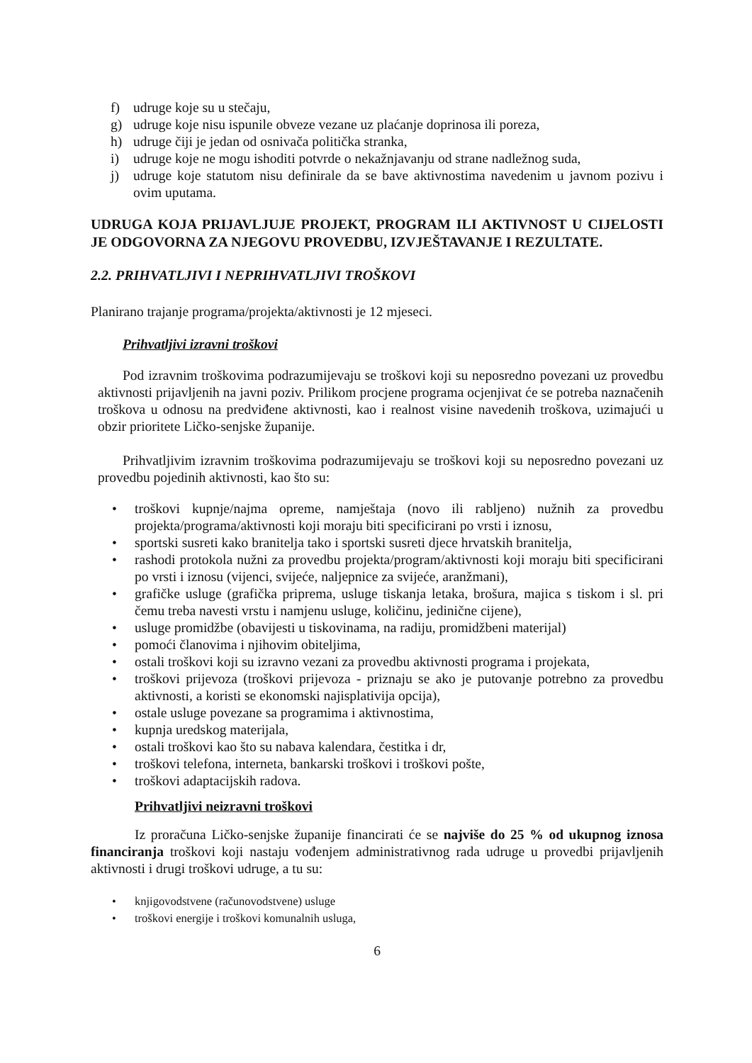f) udruge koje su u stečaju,
g) udruge koje nisu ispunile obveze vezane uz plaćanje doprinosa ili poreza,
h) udruge čiji je jedan od osnivača politička stranka,
i) udruge koje ne mogu ishoditi potvrde o nekažnjavanju od strane nadležnog suda,
j) udruge koje statutom nisu definirale da se bave aktivnostima navedenim u javnom pozivu i ovim uputama.
UDRUGA KOJA PRIJAVLJUJE PROJEKT, PROGRAM ILI AKTIVNOST U CIJELOSTI JE ODGOVORNA ZA NJEGOVU PROVEDBU, IZVJEŠTAVANJE I REZULTATE.
2.2. PRIHVATLJIVI I NEPRIHVATLJIVI TROŠKOVI
Planirano trajanje programa/projekta/aktivnosti je 12 mjeseci.
Prihvatljivi izravni troškovi
Pod izravnim troškovima podrazumijevaju se troškovi koji su neposredno povezani uz provedbu aktivnosti prijavljenih na javni poziv. Prilikom procjene programa ocjenjivat će se potreba naznačenih troškova u odnosu na predviđene aktivnosti, kao i realnost visine navedenih troškova, uzimajući u obzir prioritete Ličko-senjske županije.
Prihvatljivim izravnim troškovima podrazumijevaju se troškovi koji su neposredno povezani uz provedbu pojedinih aktivnosti, kao što su:
• troškovi kupnje/najma opreme, namještaja (novo ili rabljeno) nužnih za provedbu projekta/programa/aktivnosti koji moraju biti specificirani po vrsti i iznosu,
• sportski susreti kako branitelja tako i sportski susreti djece hrvatskih branitelja,
• rashodi protokola nužni za provedbu projekta/program/aktivnosti koji moraju biti specificirani po vrsti i iznosu (vijenci, svijeće, naljepnice za svijeće, aranžmani),
• grafičke usluge (grafička priprema, usluge tiskanja letaka, brošura, majica s tiskom i sl. pri čemu treba navesti vrstu i namjenu usluge, količinu, jedinične cijene),
• usluge promidžbe (obavijesti u tiskovinama, na radiju, promidžbeni materijal)
• pomoći članovima i njihovim obiteljima,
• ostali troškovi koji su izravno vezani za provedbu aktivnosti programa i projekata,
• troškovi prijevoza (troškovi prijevoza - priznaju se ako je putovanje potrebno za provedbu aktivnosti, a koristi se ekonomski najisplativija opcija),
• ostale usluge povezane sa programima i aktivnostima,
• kupnja uredskog materijala,
• ostali troškovi kao što su nabava kalendara, čestitka i dr,
• troškovi telefona, interneta, bankarski troškovi i troškovi pošte,
• troškovi adaptacijskih radova.
Prihvatljivi neizravni troškovi
Iz proračuna Ličko-senjske županije financirati će se najviše do 25 % od ukupnog iznosa financiranja troškovi koji nastaju vođenjem administrativnog rada udruge u provedbi prijavljenih aktivnosti i drugi troškovi udruge, a tu su:
• knjigovodstvene (računovodstvene) usluge
• troškovi energije i troškovi komunalnih usluga,
6